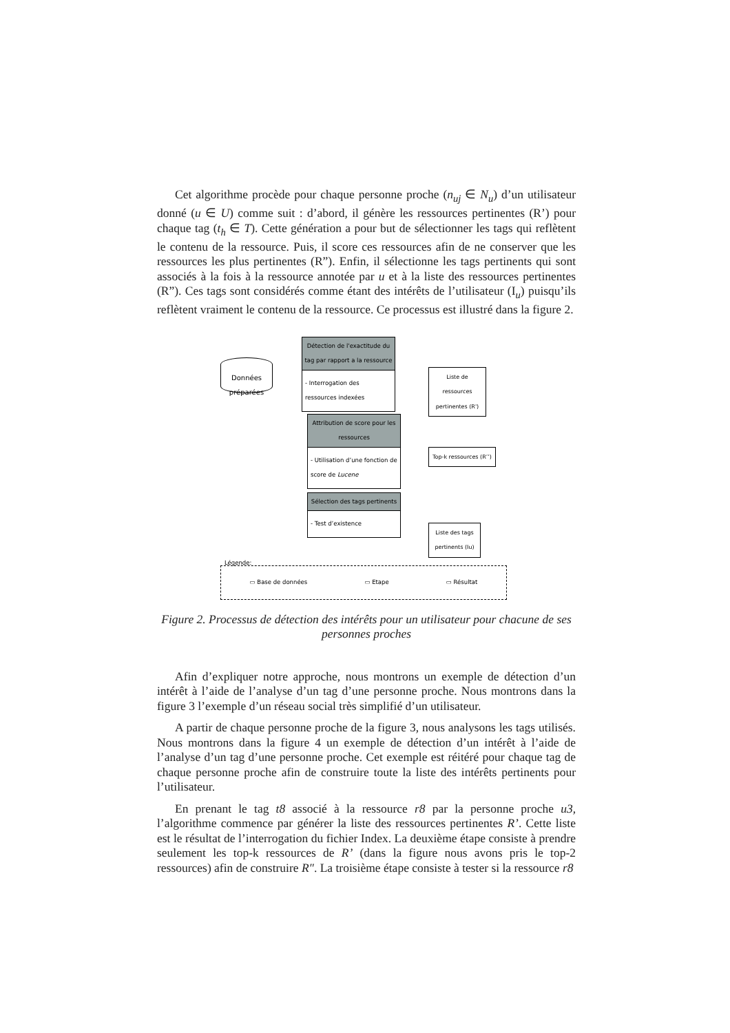Cet algorithme procède pour chaque personne proche (n<sub>uj</sub> ∈ N<sub>u</sub>) d’un utilisateur donné (u ∈ U) comme suit : d’abord, il génère les ressources pertinentes (R’) pour chaque tag (t<sub>h</sub> ∈ T). Cette génération a pour but de sélectionner les tags qui reflètent le contenu de la ressource. Puis, il score ces ressources afin de ne conserver que les ressources les plus pertinentes (R”). Enfin, il sélectionne les tags pertinents qui sont associés à la fois à la ressource annotée par u et à la liste des ressources pertinentes (R”). Ces tags sont considérés comme étant des intérêts de l’utilisateur (I<sub>u</sub>) puisqu’ils reflètent vraiment le contenu de la ressource. Ce processus est illustré dans la figure 2.
Données préparées
Détection de l'exactitude du tag par rapport a la ressource
- Interrogation des ressources indexées
Liste de ressources pertinentes (R')
Attribution de score pour les ressources
- Utilisation d’une fonction de score de Lucene
Top-k ressources (R’’)
Sélection des tags pertinents
- Test d’existence
Liste des tags pertinents (Iu)
Légende:
▭ Base de données ▭ Etape ▭ Résultat
Figure 2. Processus de détection des intérêts pour un utilisateur pour chacune de ses personnes proches
Afin d’expliquer notre approche, nous montrons un exemple de détection d’un intérêt à l’aide de l’analyse d’un tag d’une personne proche. Nous montrons dans la figure 3 l’exemple d’un réseau social très simplifié d’un utilisateur.
A partir de chaque personne proche de la figure 3, nous analysons les tags utilisés. Nous montrons dans la figure 4 un exemple de détection d’un intérêt à l’aide de l’analyse d’un tag d’une personne proche. Cet exemple est réitéré pour chaque tag de chaque personne proche afin de construire toute la liste des intérêts pertinents pour l’utilisateur.
En prenant le tag t8 associé à la ressource r8 par la personne proche u3, l’algorithme commence par générer la liste des ressources pertinentes R’. Cette liste est le résultat de l’interrogation du fichier Index. La deuxième étape consiste à prendre seulement les top-k ressources de R’ (dans la figure nous avons pris le top-2 ressources) afin de construire R″. La troisième étape consiste à tester si la ressource r8